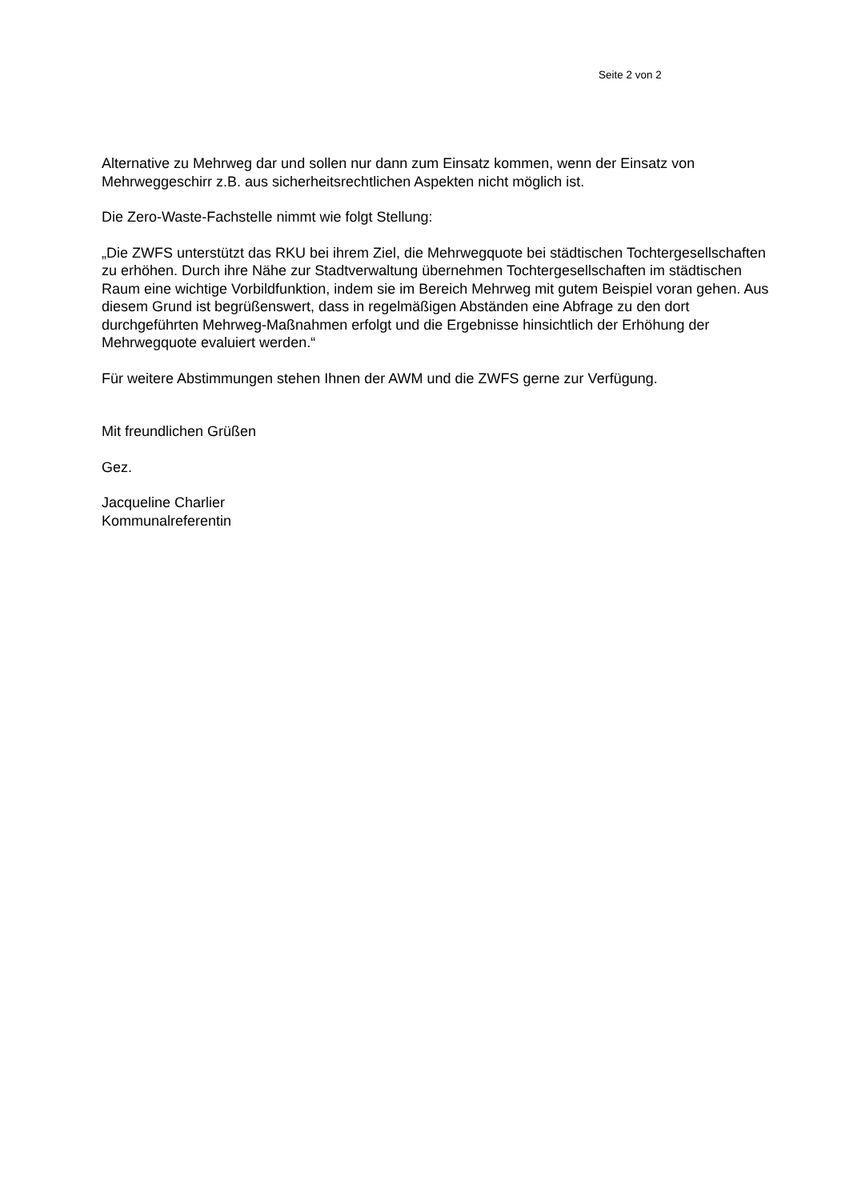Seite 2 von 2
Alternative zu Mehrweg dar und sollen nur dann zum Einsatz kommen, wenn der Einsatz von Mehrweggeschirr z.B. aus sicherheitsrechtlichen Aspekten nicht möglich ist.
Die Zero-Waste-Fachstelle nimmt wie folgt Stellung:
„Die ZWFS unterstützt das RKU bei ihrem Ziel, die Mehrwegquote bei städtischen Tochtergesellschaften zu erhöhen. Durch ihre Nähe zur Stadtverwaltung übernehmen Tochtergesellschaften im städtischen Raum eine wichtige Vorbildfunktion, indem sie im Bereich Mehrweg mit gutem Beispiel voran gehen. Aus diesem Grund ist begrüßenswert, dass in regelmäßigen Abständen eine Abfrage zu den dort durchgeführten Mehrweg-Maßnahmen erfolgt und die Ergebnisse hinsichtlich der Erhöhung der Mehrwegquote evaluiert werden.“
Für weitere Abstimmungen stehen Ihnen der AWM und die ZWFS gerne zur Verfügung.
Mit freundlichen Grüßen
Gez.
Jacqueline Charlier
Kommunalreferentin